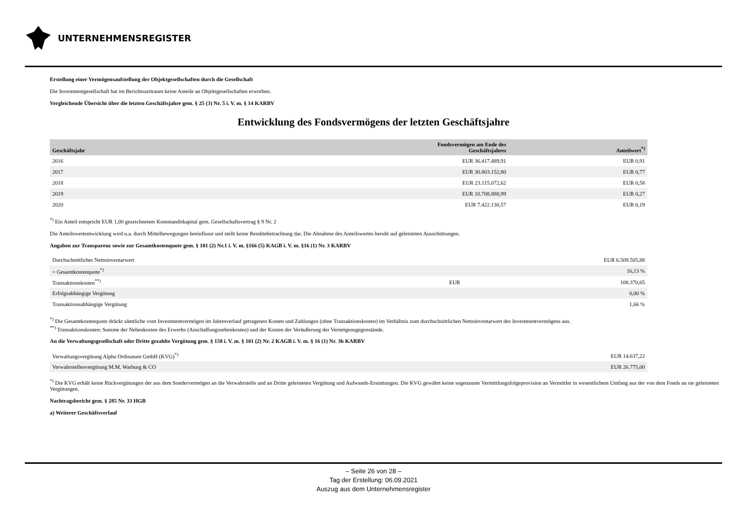UNTERNEHMENSREGISTER
Erstellung einer Vermögensaufstellung der Objektgesellschaften durch die Gesellschaft
Die Investmentgesellschaft hat im Berichtszeitraum keine Anteile an Objektgesellschaften erworben.
Vergleichende Übersicht über die letzten Geschäftsjahre gem. § 25 (3) Nr. 5 i. V. m. § 14 KARBV
Entwicklung des Fondsvermögens der letzten Geschäftsjahre
| Geschäftsjahr | Fondsvermögen am Ende des Geschäftsjahres | Anteilwert<sup>*)</sup> |
| --- | --- | --- |
| 2016 | EUR 36.417.489,91 | EUR 0,91 |
| 2017 | EUR 30.803.152,80 | EUR 0,77 |
| 2018 | EUR 23.115.072,62 | EUR 0,58 |
| 2019 | EUR 10.708.888,99 | EUR 0,27 |
| 2020 | EUR 7.422.130,57 | EUR 0,19 |
<sup>*)</sup> Ein Anteil entspricht EUR 1,00 gezeichnetem Kommanditkapital gem. Gesellschaftsvertrag § 9 Nr. 2
Die Anteilswertentwicklung wird u.a. durch Mittelbewegungen beeinflusst und stellt keine Renditebetrachtung dar. Die Abnahme des Anteilswertes beruht auf geleisteten Ausschüttungen.
Angaben zur Transparenz sowie zur Gesamtkostenquote gem. § 101 (2) Nr.1 i. V. m. §166 (5) KAGB i. V. m. §16 (1) Nr. 3 KARBV
| Durchschnittlicher Nettoinventarwert | | EUR 6.509.505,88 |
| = Gesamtkostenquote<sup>*)</sup> | | 16,13 % |
| Transaktionskosten<sup>**)</sup> | EUR | 108.370,65 |
| Erfolgsabhängige Vergütung | | 0,00 % |
| Transaktionsabhängige Vergütung | | 1,66 % |
<sup>*)</sup> Die Gesamtkostenquote drückt sämtliche vom Investmentvermögen im Jahresverlauf getragenen Kosten und Zahlungen (ohne Transaktionskosten) im Verhältnis zum durchschnittlichen Nettoinventarwert des Investmentvermögens aus.
<sup>**)</sup> Transaktionskosten: Summe der Nebenkosten des Erwerbs (Anschaffungsnebenkosten) und der Kosten der Veräußerung der Vermögensgegenstände.
An die Verwaltungsgesellschaft oder Dritte gezahlte Vergütung gem. § 158 i. V. m. § 101 (2) Nr. 2 KAGB i. V. m. § 16 (1) Nr. 3b KARBV
| Verwaltungsvergütung Alpha Ordinatum GmbH (KVG)<sup>*)</sup> | EUR 14.637,22 |
| Verwahrstellenvergütung M.M. Warburg & CO | EUR 26.775,00 |
<sup>*)</sup> Die KVG erhält keine Rückvergütungen der aus dem Sondervermögen an die Verwahrstelle und an Dritte geleisteten Vergütung und Aufwands-Erstattungen. Die KVG gewährt keine sogenannte Vermittlungsfolgeprovision an Vermittler in wesentlichem Umfang aus der von dem Fonds an sie geleisteten Vergütungen.
Nachtragsbericht gem. § 285 Nr. 33 HGB
a) Weiterer Geschäftsverlauf
– Seite 26 von 28 –
Tag der Erstellung: 06.09.2021
Auszug aus dem Unternehmensregister